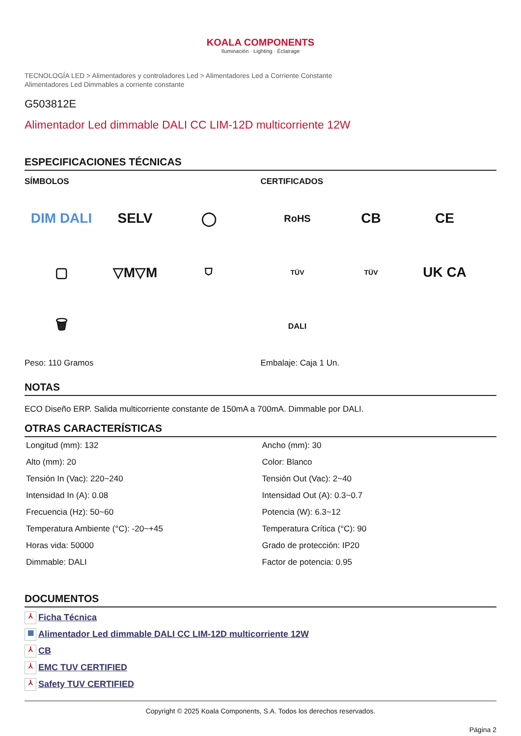KOALA COMPONENTS
Iluminación · Lighting · Éclairage
TECNOLOGÍA LED > Alimentadores y controladores Led > Alimentadores Led a Corriente Constante
Alimentadores Led Dimmables a corriente constante
G503812E
Alimentador Led dimmable DALI CC LIM-12D multicorriente 12W
ESPECIFICACIONES TÉCNICAS
SÍMBOLOS
DIM DALI
SELV
◯
▢
▽M▽M
⛉
🗑
Peso: 110 Gramos
CERTIFICADOS
RoHS
CB
CE
TÜV
TÜV
UK CA
DALI
Embalaje: Caja 1 Un.
NOTAS
ECO Diseño ERP. Salida multicorriente constante de 150mA a 700mA. Dimmable por DALI.
OTRAS CARACTERÍSTICAS
| Longitud (mm): 132 | Ancho (mm): 30 |
| Alto (mm): 20 | Color: Blanco |
| Tensión In (Vac): 220~240 | Tensión Out (Vac): 2~40 |
| Intensidad In (A): 0.08 | Intensidad Out (A): 0.3~0.7 |
| Frecuencia (Hz): 50~60 | Potencia (W): 6.3~12 |
| Temperatura Ambiente (°C): -20~+45 | Temperatura Crítica (°C): 90 |
| Horas vida: 50000 | Grado de protección: IP20 |
| Dimmable: DALI | Factor de potencia: 0.95 |
DOCUMENTOS
⅄ Ficha Técnica
▦ Alimentador Led dimmable DALI CC LIM-12D multicorriente 12W
⅄ CB
⅄ EMC TUV CERTIFIED
⅄ Safety TUV CERTIFIED
Copyright © 2025 Koala Components, S.A. Todos los derechos reservados.
Página 2